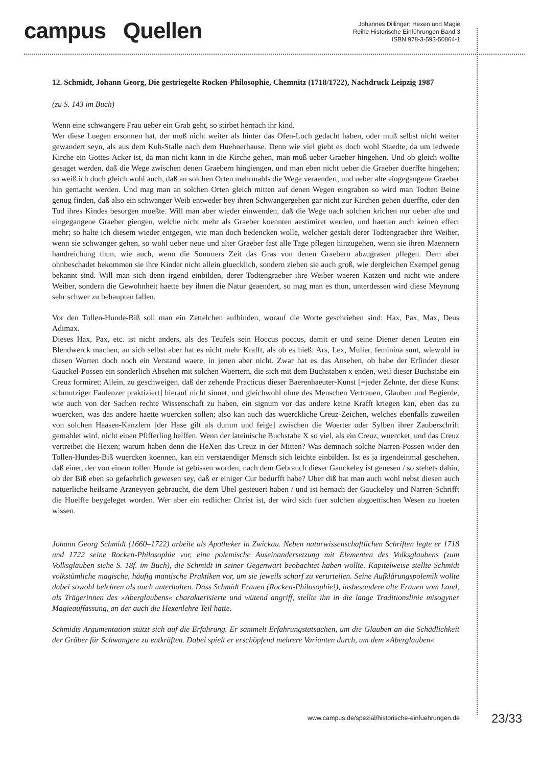campus Quellen
Johannes Dillinger: Hexen und Magie
Reihe Historische Einführungen Band 3
ISBN 978-3-593-50864-1
12. Schmidt, Johann Georg, Die gestriegelte Rocken-Philosophie, Chemnitz (1718/1722), Nachdruck Leipzig 1987
(zu S. 143 im Buch)
Wenn eine schwangere Frau ueber ein Grab geht, so stirbet hernach ihr kind.
Wer diese Luegen ersonnen hat, der muß nicht weiter als hinter das Ofen-Loch gedacht haben, oder muß selbst nicht weiter gewandert seyn, als aus dem Kuh-Stalle nach dem Huehnerhause. Denn wie viel giebt es doch wohl Staedte, da um iedwede Kirche ein Gottes-Acker ist, da man nicht kann in die Kirche gehen, man muß ueber Graeber hingehen. Und ob gleich wollte gesaget werden, daß die Wege zwischen denen Graebern hingiengen, und man eben nicht ueber die Graeber duerffte hingehen; so weiß ich doch gleich wohl auch, daß an solchen Orten mehrmahls die Wege veraendert, und ueber alte eingegangene Graeber hin gemacht werden. Und mag man an solchen Orten gleich mitten auf denen Wegen eingraben so wird man Todten Beine genug finden, daß also ein schwanger Weib entweder bey ihren Schwangergehen gar nicht zur Kirchen gehen duerffte, oder den Tod ihres Kindes besorgen mueßte. Will man aber wieder einwenden, daß die Wege nach solchen krichen nur ueber alte und eingegangene Graeber giengen, welche nicht mehr als Graeber koennten aestimiret werden, und haetten auch keinen effect mehr; so halte ich diesem wieder entgegen, wie man doch bedencken wolle, welcher gestalt derer Todtengraeber ihre Weiber, wenn sie schwanger gehen, so wohl ueber neue und alter Graeber fast alle Tage pflegen hinzugehen, wenn sie ihren Maennern handreichung thun, wie auch, wenn die Sommers Zeit das Gras von denen Graebern abzugrasen pflegen. Dem aber ohnbeschadet bekommen sie ihre Kinder nicht allein gluecklich, sondern ziehen sie auch groß, wie dergleichen Exempel genug bekannt sind. Will man sich denn irgend einbilden, derer Todtengraeber ihre Weiber waeren Katzen und nicht wie andere Weiber, sondern die Gewohnheit haette bey ihnen die Natur geaendert, so mag man es thun, unterdessen wird diese Meynung sehr schwer zu behaupten fallen.
Vor den Tollen-Hunde-Biß soll man ein Zettelchen aufbinden, worauf die Worte geschrieben sind: Hax, Pax, Max, Deus Adimax.
Dieses Hax, Pax, etc. ist nicht anders, als des Teufels sein Hoccus poccus, damit er und seine Diener denen Leuten ein Blendwerck machen, an sich selbst aber hat es nicht mehr Krafft, als ob es hieß: Ars, Lex, Mulier, feminina sunt, wiewohl in diesen Worten doch noch ein Verstand waere, in jenen aber nicht. Zwar hat es das Ansehen, ob habe der Erfinder dieser Gauckel-Possen ein sonderlich Absehen mit solchen Woertern, die sich mit dem Buchstaben x enden, weil dieser Buchstabe ein Creuz formiret: Allein, zu geschweigen, daß der zehende Practicus dieser Baerenhaeuter-Kunst [=jeder Zehnte, der diese Kunst schmutziger Faulenzer praktiziert] hierauf nicht sinnet, und gleichwohl ohne des Menschen Vertrauen, Glauben und Begierde, wie auch von der Sachen rechte Wissenschaft zu haben, ein signum vor das andere keine Krafft kriegen kan, eben das zu wuercken, was das andere haette wuercken sollen; also kan auch das wuerckliche Creuz-Zeichen, welches ebenfalls zuweilen von solchen Haasen-Kanzlern [der Hase gilt als dumm und feige] zwischen die Woerter oder Sylben ihrer Zauberschrift gemahlet wird, nicht einen Pfifferling helffen. Wenn der lateinische Buchstabe X so viel, als ein Creuz, wuercket, und das Creuz vertreibet die Hexen; warum haben denn die HeXen das Creuz in der Mitten? Was demnach solche Narren-Possen wider den Tollen-Hundes-Biß wuercken koennen, kan ein verstaendiger Mensch sich leichte einbilden. Ist es ja irgendeinmal geschehen, daß einer, der von einem tollen Hunde ist gebissen worden, nach dem Gebrauch dieser Gauckeley ist genesen / so stehets dahin, ob der Biß eben so gefaehrlich gewesen sey, daß er einiger Cur bedurfft habe? Uber diß hat man auch wohl nebst diesen auch natuerliche heilsame Arzneyyen gebraucht, die dem Ubel gesteuert haben / und ist hernach der Gauckeley und Narren-Schrifft die Huelffe beygeleget worden. Wer aber ein redlicher Christ ist, der wird sich fuer solchen abgoettischen Wesen zu hueten wissen.
Johann Georg Schmidt (1660–1722) arbeite als Apotheker in Zwickau. Neben naturwissenschaftlichen Schriften legte er 1718 und 1722 seine Rocken-Philosophie vor, eine polemische Auseinandersetzung mit Elementen des Volksglaubens (zum Volksglauben siehe S. 18f. im Buch), die Schmidt in seiner Gegenwart beobachtet haben wollte. Kapitelweise stellte Schmidt volkstümliche magische, häufig mantische Praktiken vor, um sie jeweils scharf zu verurteilen. Seine Aufklärungspolemik wollte dabei sowohl belehren als auch unterhalten. Dass Schmidt Frauen (Rocken-Philosophie!), insbesondere alte Frauen vom Land, als Trägerinnen des »Aberglaubens« charakterisierte und wütend angriff, stellte ihn in die lange Traditionslinie misogyner Magieauffassung, an der auch die Hexenlehre Teil hatte.
Schmidts Argumentation stützt sich auf die Erfahrung. Er sammelt Erfahrungstatsachen, um die Glauben an die Schädlichkeit der Gräber für Schwangere zu entkräften. Dabei spielt er erschöpfend mehrere Varianten durch, um dem »Aberglauben«
www.campus.de/spezial/historische-einfuehrungen.de 23/33